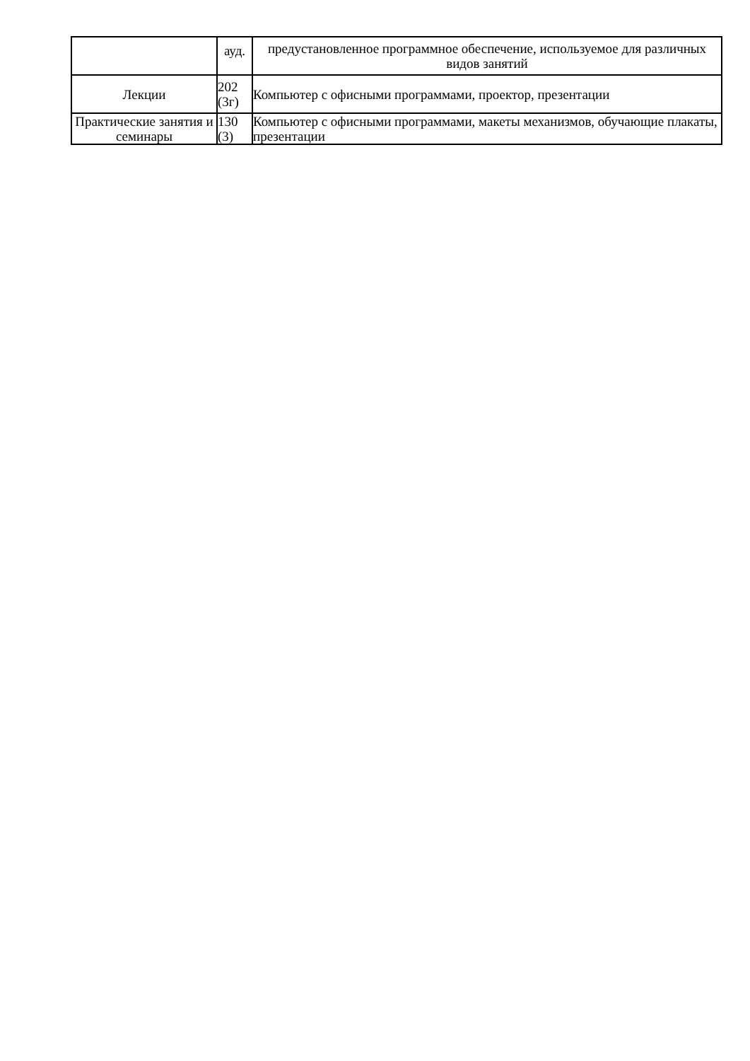| | ауд. | предустановленное программное обеспечение, используемое для различных видов занятий |
| Лекции | 202 (3г) | Компьютер с офисными программами, проектор, презентации |
| Практические занятия и семинары | 130 (3) | Компьютер с офисными программами, макеты механизмов, обучающие плакаты, презентации |